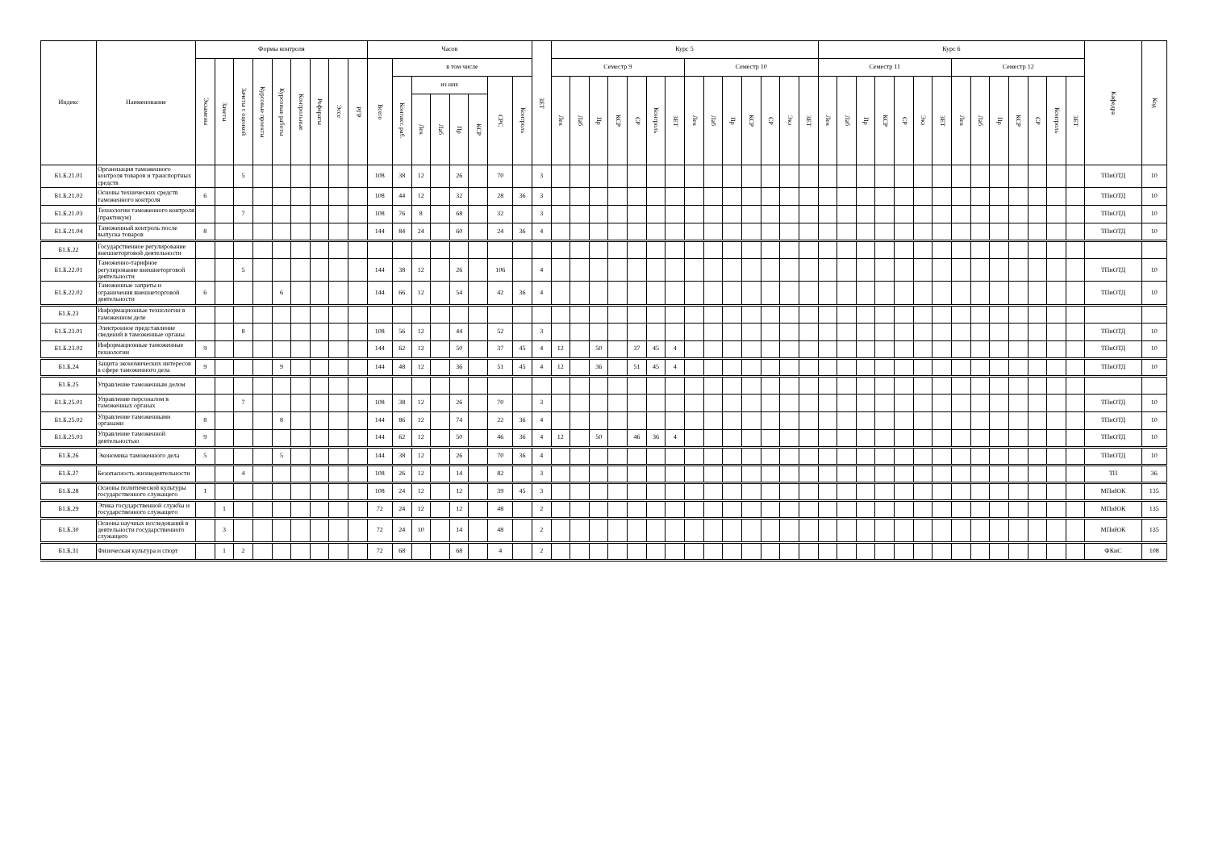| Индекс | Наименование | Формы контроля | | | | | | | | | Часов | | | | | | | | ЗЕТ | Курс 5 | | | | | | | | | | | | | | Курс 6 | | | | | | | | | | | | | | Кафедра | Код |
| --- | --- | --- | --- | --- | --- | --- | --- | --- | --- | --- | --- | --- | --- | --- | --- | --- | --- | --- | --- | --- | --- | --- | --- | --- | --- | --- | --- | --- | --- | --- | --- | --- | --- | --- | --- | --- | --- | --- | --- | --- | --- | --- | --- | --- | --- | --- | --- | --- | --- |
| | | Экзамены | Зачеты | Зачеты с оценкой | Курсовые проекты | Курсовые работы | Контрольные | Рефераты | Эссе | РГР | Всего | в том числе | | | | | | | | Семестр 9 | | | | | | | Семестр 10 | | | | | | | Семестр 11 | | | | | | | Семестр 12 | | | | | | | | |
| | | | | | | | | | | | | Контакт. раб. | из них | | | | СРС | Контроль | | Лек | Лаб | Пр | КСР | СР | Контроль | ЗЕТ | Лек | Лаб | Пр | КСР | СР | Экз | ЗЕТ | Лек | Лаб | Пр | КСР | СР | Экз | ЗЕТ | Лек | Лаб | Пр | КСР | СР | Контроль | ЗЕТ | | |
| | | | | | | | | | | | | | Лек | Лаб | Пр | КСР | | | | | | | | | | | | | | | | | | | | | | | | | | | | | | | | | |
| Б1.Б.21.01 | Организация таможенного контроля товаров и транспортных средств | | | 5 | | | | | | | 108 | 38 | 12 | | 26 | | 70 | | 3 | | | | | | | | | | | | | | | | | | | | | | | | | | | | | ТПиОТД | 10 |
| Б1.Б.21.02 | Основы технических средств таможенного контроля | 6 | | | | | | | | | 108 | 44 | 12 | | 32 | | 28 | 36 | 3 | | | | | | | | | | | | | | | | | | | | | | | | | | | | | ТПиОТД | 10 |
| Б1.Б.21.03 | Технологии таможенного контроля (практикум) | | | 7 | | | | | | | 108 | 76 | 8 | | 68 | | 32 | | 3 | | | | | | | | | | | | | | | | | | | | | | | | | | | | | ТПиОТД | 10 |
| Б1.Б.21.04 | Таможенный контроль после выпуска товаров | 8 | | | | | | | | | 144 | 84 | 24 | | 60 | | 24 | 36 | 4 | | | | | | | | | | | | | | | | | | | | | | | | | | | | | ТПиОТД | 10 |
| Б1.Б.22 | Государственное регулирование внешнеторговой деятельности | | | | | | | | | | | | | | | | | | | | | | | | | | | | | | | | | | | | | | | | | | | | | | | | |
| Б1.Б.22.01 | Таможенно-тарифное регулирование внешнеторговой деятельности | | | 5 | | | | | | | 144 | 38 | 12 | | 26 | | 106 | | 4 | | | | | | | | | | | | | | | | | | | | | | | | | | | | | ТПиОТД | 10 |
| Б1.Б.22.02 | Таможенные запреты и ограничения внешнеторговой деятельности | 6 | | | | 6 | | | | | 144 | 66 | 12 | | 54 | | 42 | 36 | 4 | | | | | | | | | | | | | | | | | | | | | | | | | | | | | ТПиОТД | 10 |
| Б1.Б.23 | Информационные технологии в таможенном деле | | | | | | | | | | | | | | | | | | | | | | | | | | | | | | | | | | | | | | | | | | | | | | | | |
| Б1.Б.23.01 | Электронное представление сведений в таможенные органы | | | 8 | | | | | | | 108 | 56 | 12 | | 44 | | 52 | | 3 | | | | | | | | | | | | | | | | | | | | | | | | | | | | | ТПиОТД | 10 |
| Б1.Б.23.02 | Информационные таможенные технологии | 9 | | | | | | | | | 144 | 62 | 12 | | 50 | | 37 | 45 | 4 | 12 | | 50 | | 37 | 45 | 4 | | | | | | | | | | | | | | | | | | | | | | ТПиОТД | 10 |
| Б1.Б.24 | Защита экономических интересов в сфере таможенного дела | 9 | | | | 9 | | | | | 144 | 48 | 12 | | 36 | | 51 | 45 | 4 | 12 | | 36 | | 51 | 45 | 4 | | | | | | | | | | | | | | | | | | | | | | ТПиОТД | 10 |
| Б1.Б.25 | Управление таможенным делом | | | | | | | | | | | | | | | | | | | | | | | | | | | | | | | | | | | | | | | | | | | | | | | | |
| Б1.Б.25.01 | Управление персоналом в таможенных органах | | | 7 | | | | | | | 108 | 38 | 12 | | 26 | | 70 | | 3 | | | | | | | | | | | | | | | | | | | | | | | | | | | | | ТПиОТД | 10 |
| Б1.Б.25.02 | Управление таможенными органами | 8 | | | | 8 | | | | | 144 | 86 | 12 | | 74 | | 22 | 36 | 4 | | | | | | | | | | | | | | | | | | | | | | | | | | | | | ТПиОТД | 10 |
| Б1.Б.25.03 | Управление таможенной деятельностью | 9 | | | | | | | | | 144 | 62 | 12 | | 50 | | 46 | 36 | 4 | 12 | | 50 | | 46 | 36 | 4 | | | | | | | | | | | | | | | | | | | | | | ТПиОТД | 10 |
| Б1.Б.26 | Экономика таможенного дела | 5 | | | | 5 | | | | | 144 | 38 | 12 | | 26 | | 70 | 36 | 4 | | | | | | | | | | | | | | | | | | | | | | | | | | | | | ТПиОТД | 10 |
| Б1.Б.27 | Безопасность жизнедеятельности | | | 4 | | | | | | | 108 | 26 | 12 | | 14 | | 82 | | 3 | | | | | | | | | | | | | | | | | | | | | | | | | | | | | ТП | 36 |
| Б1.Б.28 | Основы политической культуры государственного служащего | 1 | | | | | | | | | 108 | 24 | 12 | | 12 | | 39 | 45 | 3 | | | | | | | | | | | | | | | | | | | | | | | | | | | | | МПиЮК | 135 |
| Б1.Б.29 | Этика государственной службы и государственного служащего | | 1 | | | | | | | | 72 | 24 | 12 | | 12 | | 48 | | 2 | | | | | | | | | | | | | | | | | | | | | | | | | | | | | МПиЮК | 135 |
| Б1.Б.30 | Основы научных исследований в деятельности государственного служащего | | 3 | | | | | | | | 72 | 24 | 10 | | 14 | | 48 | | 2 | | | | | | | | | | | | | | | | | | | | | | | | | | | | | МПиЮК | 135 |
| Б1.Б.31 | Физическая культура и спорт | | 1 | 2 | | | | | | | 72 | 68 | | | 68 | | 4 | | 2 | | | | | | | | | | | | | | | | | | | | | | | | | | | | | ФКиС | 108 |